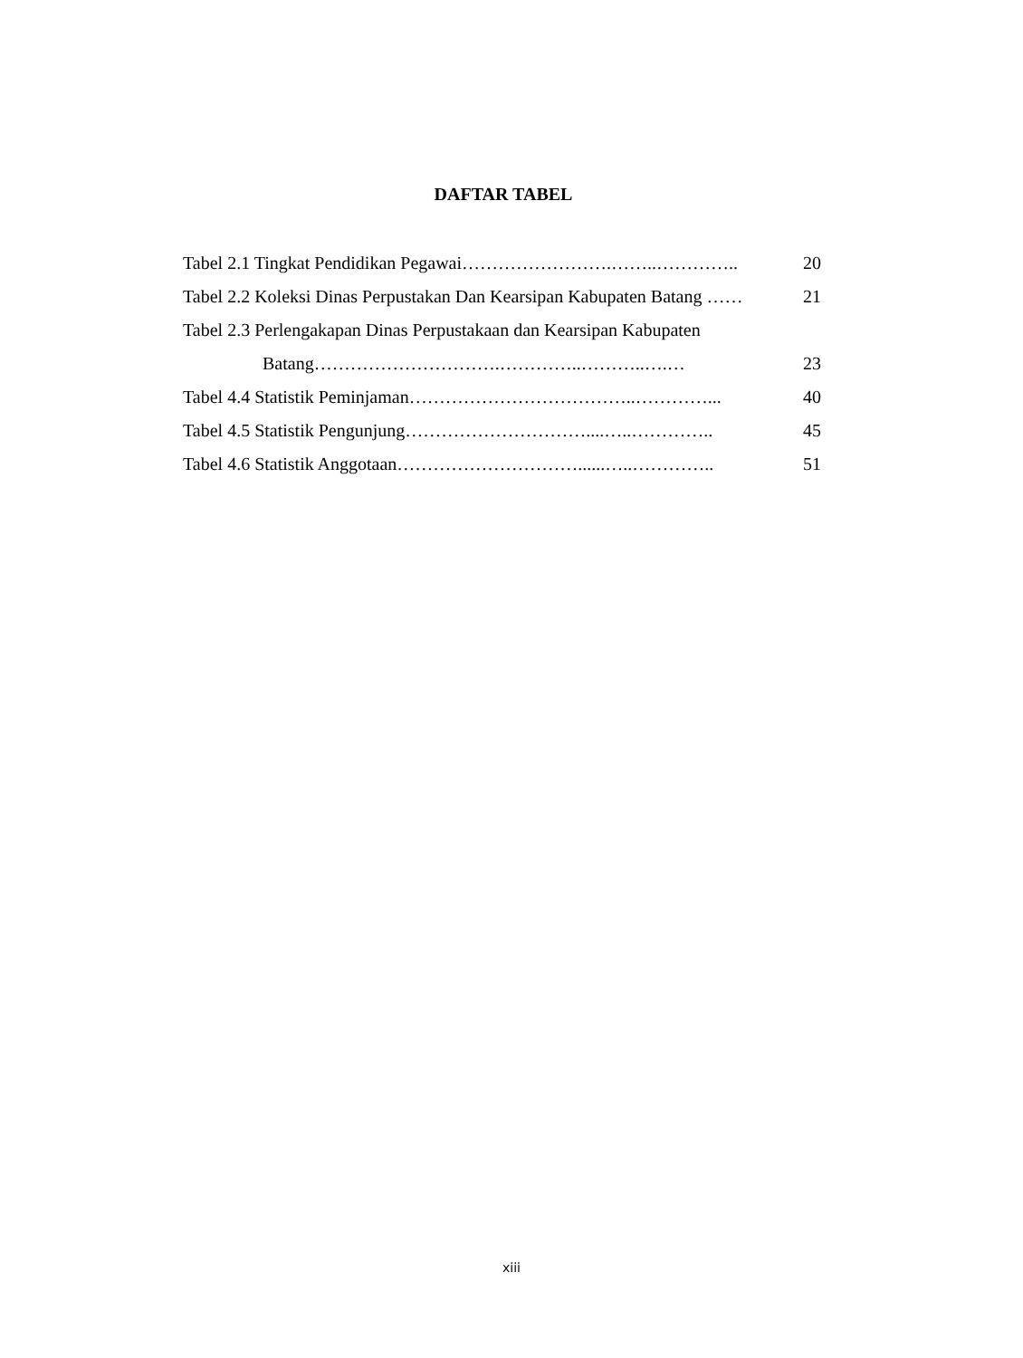DAFTAR TABEL
Tabel 2.1 Tingkat Pendidikan Pegawai…………………….……..………….. 20
Tabel 2.2 Koleksi Dinas Perpustakan Dan Kearsipan Kabupaten Batang …… 21
Tabel 2.3 Perlengakapan Dinas Perpustakaan dan Kearsipan Kabupaten
Batang………………………….…………..………..….… 23
Tabel 4.4 Statistik Peminjaman………………………………..…………... 40
Tabel 4.5 Statistik Pengunjung…………………………....…..………….. 45
Tabel 4.6 Statistik Anggotaan…………………………......…..………….. 51
xiii